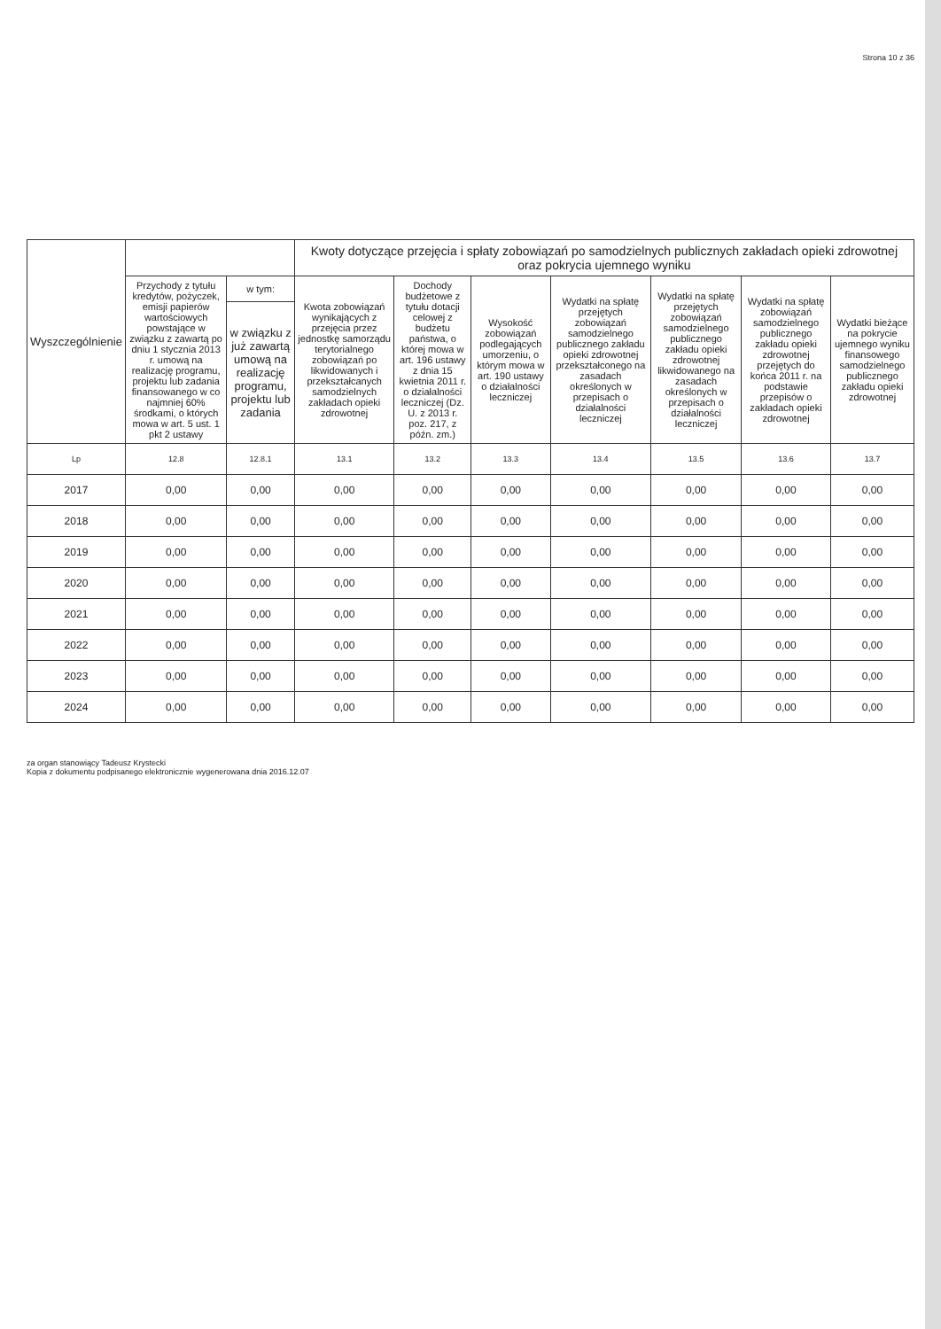Strona 10 z 36
| Wyszczególnienie | | | Kwoty dotyczące przejęcia i spłaty zobowiązań po samodzielnych publicznych zakładach opieki zdrowotnej oraz pokrycia ujemnego wyniku | | | | | | |
| --- | --- | --- | --- | --- | --- | --- | --- | --- | --- |
| | Przychody z tytułu kredytów, pożyczek, emisji papierów wartościowych powstające w związku z zawartą po dniu 1 stycznia 2013 r. umową na realizację programu, projektu lub zadania finansowanego w co najmniej 60% środkami, o których mowa w art. 5 ust. 1 pkt 2 ustawy | w tym: | Kwota zobowiązań wynikających z przejęcia przez jednostkę samorządu terytorialnego zobowiązań po likwidowanych i przekształcanych samodzielnych zakładach opieki zdrowotnej | Dochody budżetowe z tytułu dotacji celowej z budżetu państwa, o której mowa w art. 196 ustawy z dnia 15 kwietnia 2011 r. o działalności leczniczej (Dz. U. z 2013 r. poz. 217, z późn. zm.) | Wysokość zobowiązań podlegających umorzeniu, o którym mowa w art. 190 ustawy o działalności leczniczej | Wydatki na spłatę przejętych zobowiązań samodzielnego publicznego zakładu opieki zdrowotnej przekształconego na zasadach określonych w przepisach o działalności leczniczej | Wydatki na spłatę przejętych zobowiązań samodzielnego publicznego zakładu opieki zdrowotnej likwidowanego na zasadach określonych w przepisach o działalności leczniczej | Wydatki na spłatę zobowiązań samodzielnego publicznego zakładu opieki zdrowotnej przejętych do końca 2011 r. na podstawie przepisów o zakładach opieki zdrowotnej | Wydatki bieżące na pokrycie ujemnego wyniku finansowego samodzielnego publicznego zakładu opieki zdrowotnej |
| | | w związku z już zawartą umową na realizację programu, projektu lub zadania | | | | | | | |
| Lp | 12.8 | 12.8.1 | 13.1 | 13.2 | 13.3 | 13.4 | 13.5 | 13.6 | 13.7 |
| 2017 | 0,00 | 0,00 | 0,00 | 0,00 | 0,00 | 0,00 | 0,00 | 0,00 | 0,00 |
| 2018 | 0,00 | 0,00 | 0,00 | 0,00 | 0,00 | 0,00 | 0,00 | 0,00 | 0,00 |
| 2019 | 0,00 | 0,00 | 0,00 | 0,00 | 0,00 | 0,00 | 0,00 | 0,00 | 0,00 |
| 2020 | 0,00 | 0,00 | 0,00 | 0,00 | 0,00 | 0,00 | 0,00 | 0,00 | 0,00 |
| 2021 | 0,00 | 0,00 | 0,00 | 0,00 | 0,00 | 0,00 | 0,00 | 0,00 | 0,00 |
| 2022 | 0,00 | 0,00 | 0,00 | 0,00 | 0,00 | 0,00 | 0,00 | 0,00 | 0,00 |
| 2023 | 0,00 | 0,00 | 0,00 | 0,00 | 0,00 | 0,00 | 0,00 | 0,00 | 0,00 |
| 2024 | 0,00 | 0,00 | 0,00 | 0,00 | 0,00 | 0,00 | 0,00 | 0,00 | 0,00 |
za organ stanowiący Tadeusz Krystecki
Kopia z dokumentu podpisanego elektronicznie wygenerowana dnia 2016.12.07